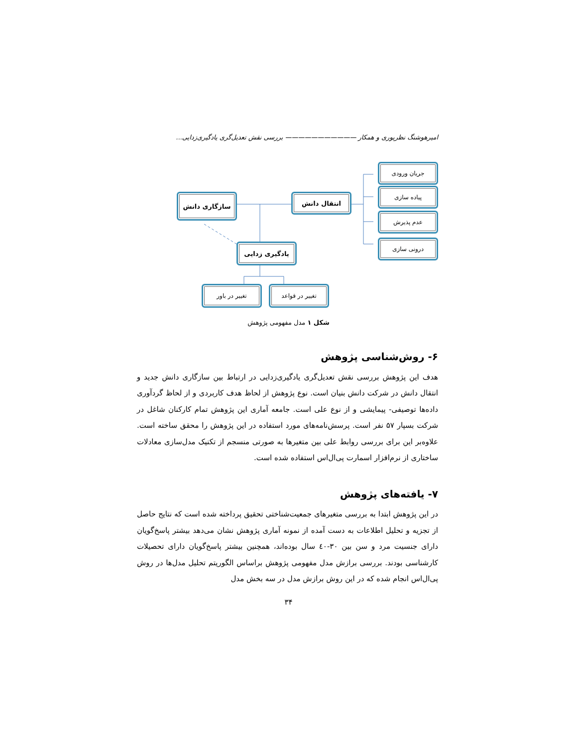امیرهوشنگ نظرپوری و همکار ——————————— بررسی نقش تعدیل‌گری یادگیری‌زدایی...
جریان ورودی
پیاده سازی
عدم پذیرش
درونی سازی
انتقال دانش
سازگاری دانش
یادگیری زدایی
تغییر در قواعد
تغییر در باور
شکل ۱ مدل مفهومی پژوهش
۶- روش‌شناسی پژوهش
هدف این پژوهش بررسی نقش تعدیل‌گری یادگیری‌زدایی در ارتباط بین سازگاری دانش جدید و انتقال دانش در شرکت دانش بنیان است. نوع پژوهش از لحاظ هدف کاربردی و از لحاظ گردآوری داده‌ها توصیفی- پیمایشی و از نوع علی است. جامعه آماری این پژوهش تمام کارکنان شاغل در شرکت بسپار ۵۷ نفر است. پرسش‌نامه‌های مورد استفاده در این پژوهش را محقق ساخته است. علاوه‌بر این برای بررسی روابط علی بین متغیرها به صورتی منسجم از تکنیک مدل‌سازی معادلات ساختاری از نرم‌افزار اسمارت پی‌ال‌اس استفاده شده است.
۷- یافته‌های پژوهش
در این پژوهش ابتدا به بررسی متغیرهای جمعیت‌شناختی تحقیق پرداخته شده است که نتایج حاصل از تجزیه و تحلیل اطلاعات به دست آمده از نمونه آماری پژوهش نشان می‌دهد بیشتر پاسخ‌گویان دارای جنسیت مرد و سن بین ۳۰-٤٠ سال بوده‌اند، همچنین بیشتر پاسخ‌گویان دارای تحصیلات کارشناسی بودند. بررسی برازش مدل مفهومی پژوهش براساس الگوریتم تحلیل مدل‌ها در روش پی‌ال‌اس انجام شده که در این روش برازش مدل در سه بخش مدل
۳۴